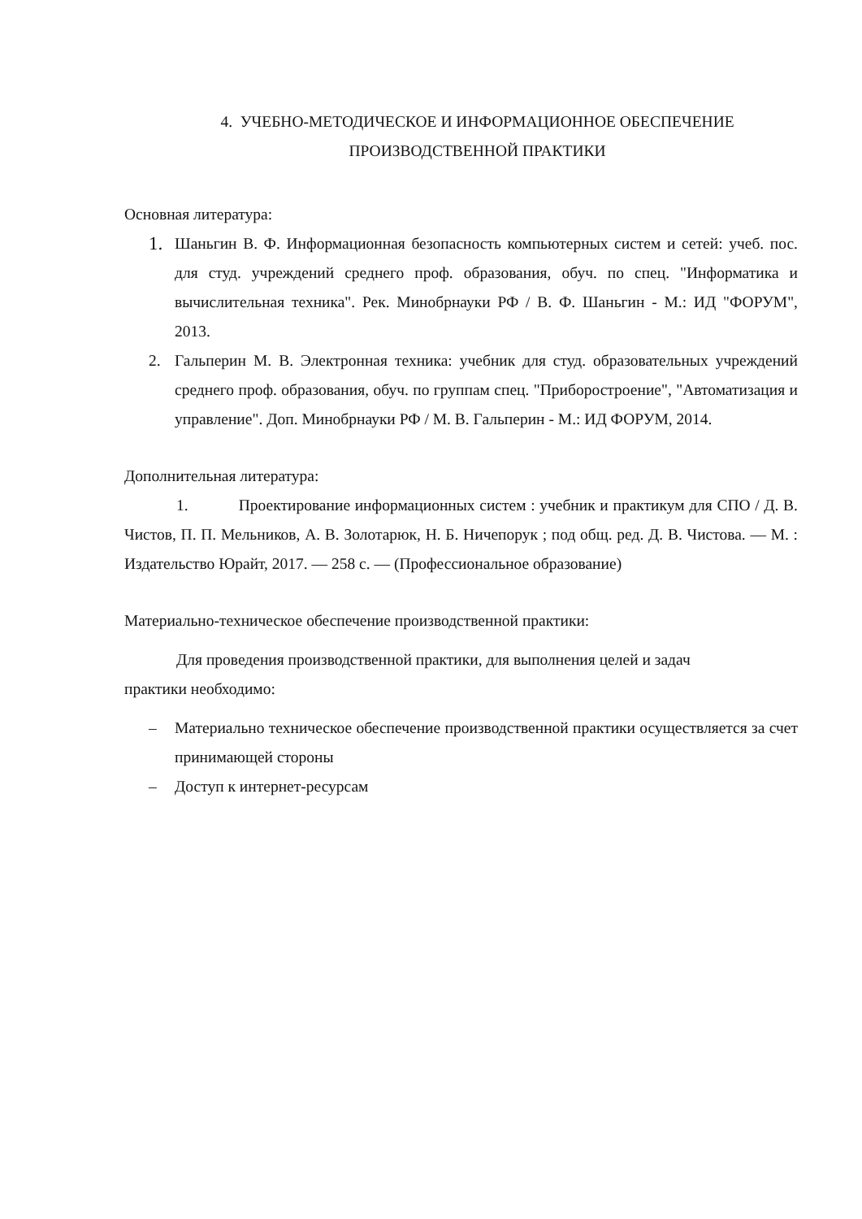4. УЧЕБНО-МЕТОДИЧЕСКОЕ И ИНФОРМАЦИОННОЕ ОБЕСПЕЧЕНИЕ
ПРОИЗВОДСТВЕННОЙ ПРАКТИКИ
Основная литература:
1. Шаньгин В. Ф. Информационная безопасность компьютерных систем и сетей: учеб. пос. для студ. учреждений среднего проф. образования, обуч. по спец. "Информатика и вычислительная техника". Рек. Минобрнауки РФ / В. Ф. Шаньгин - М.: ИД "ФОРУМ", 2013.
2. Гальперин М. В. Электронная техника: учебник для студ. образовательных учреждений среднего проф. образования, обуч. по группам спец. "Приборостроение", "Автоматизация и управление". Доп. Минобрнауки РФ / М. В. Гальперин - М.: ИД ФОРУМ, 2014.
Дополнительная литература:
1. Проектирование информационных систем : учебник и практикум для СПО / Д. В. Чистов, П. П. Мельников, А. В. Золотарюк, Н. Б. Ничепорук ; под общ. ред. Д. В. Чистова. — М. : Издательство Юрайт, 2017. — 258 с. — (Профессиональное образование)
Материально-техническое обеспечение производственной практики:
Для проведения производственной практики, для выполнения целей и задач практики необходимо:
– Материально техническое обеспечение производственной практики осуществляется за счет принимающей стороны
– Доступ к интернет-ресурсам